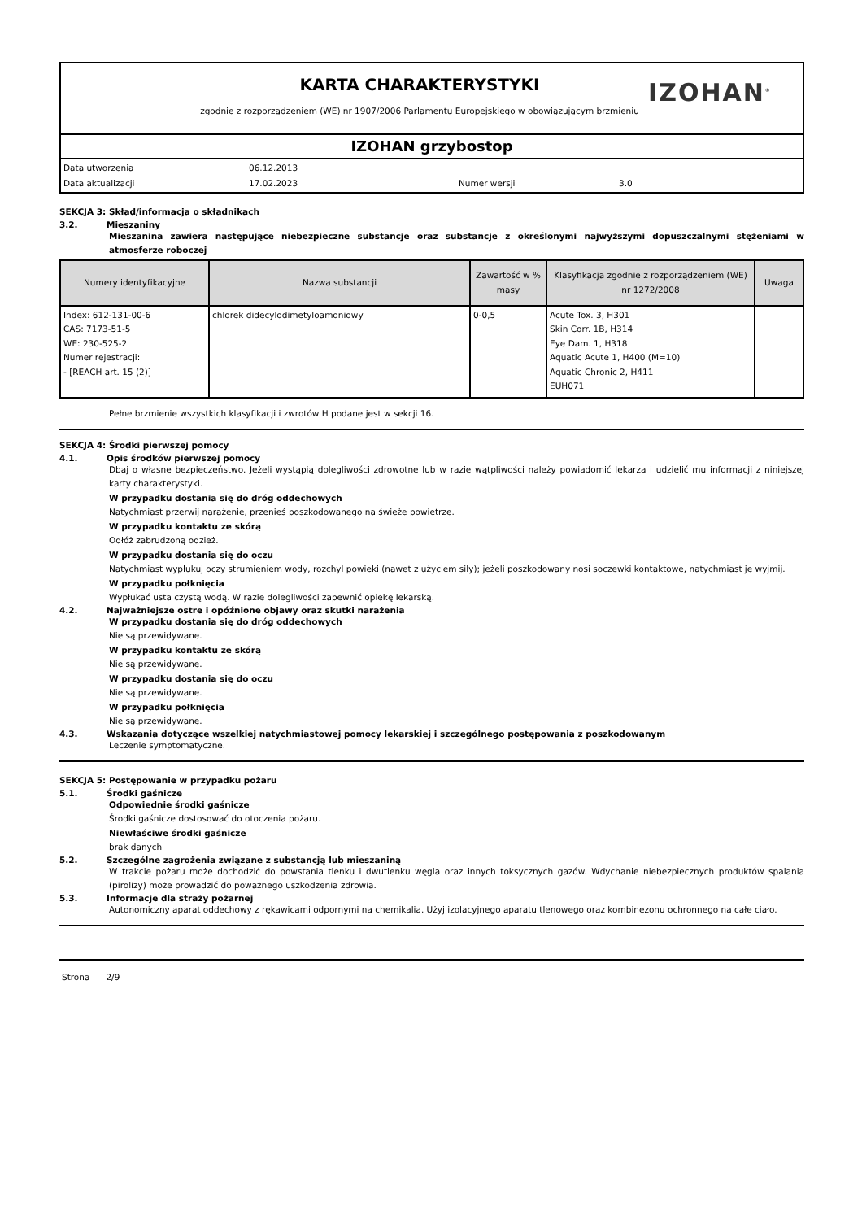KARTA CHARAKTERYSTYKI
zgodnie z rozporządzeniem (WE) nr 1907/2006 Parlamentu Europejskiego w obowiązującym brzmieniu
IZOHAN<sup>®</sup>
IZOHAN grzybostop
Data utworzenia 06.12.2013 Data aktualizacji 17.02.2023 Numer wersji 3.0
SEKCJA 3: Skład/informacja o składnikach
3.2. Mieszaniny
Mieszanina zawiera następujące niebezpieczne substancje oraz substancje z określonymi najwyższymi dopuszczalnymi stężeniami w atmosferze roboczej
| Numery identyfikacyjne | Nazwa substancji | Zawartość w % masy | Klasyfikacja zgodnie z rozporządzeniem (WE) nr 1272/2008 | Uwaga |
| --- | --- | --- | --- | --- |
| Index: 612-131-00-6 CAS: 7173-51-5 WE: 230-525-2 Numer rejestracji: - [REACH art. 15 (2)] | chlorek didecylodimetyloamoniowy | 0-0,5 | Acute Tox. 3, H301 Skin Corr. 1B, H314 Eye Dam. 1, H318 Aquatic Acute 1, H400 (M=10) Aquatic Chronic 2, H411 EUH071 | |
Pełne brzmienie wszystkich klasyfikacji i zwrotów H podane jest w sekcji 16.
SEKCJA 4: Środki pierwszej pomocy
4.1. Opis środków pierwszej pomocy
Dbaj o własne bezpieczeństwo. Jeżeli wystąpią dolegliwości zdrowotne lub w razie wątpliwości należy powiadomić lekarza i udzielić mu informacji z niniejszej karty charakterystyki.
W przypadku dostania się do dróg oddechowych
Natychmiast przerwij narażenie, przenieś poszkodowanego na świeże powietrze.
W przypadku kontaktu ze skórą
Odłóż zabrudzoną odzież.
W przypadku dostania się do oczu
Natychmiast wypłukuj oczy strumieniem wody, rozchyl powieki (nawet z użyciem siły); jeżeli poszkodowany nosi soczewki kontaktowe, natychmiast je wyjmij.
W przypadku połknięcia
Wypłukać usta czystą wodą. W razie dolegliwości zapewnić opiekę lekarską.
4.2. Najważniejsze ostre i opóźnione objawy oraz skutki narażenia
W przypadku dostania się do dróg oddechowych
Nie są przewidywane.
W przypadku kontaktu ze skórą
Nie są przewidywane.
W przypadku dostania się do oczu
Nie są przewidywane.
W przypadku połknięcia
Nie są przewidywane.
4.3. Wskazania dotyczące wszelkiej natychmiastowej pomocy lekarskiej i szczególnego postępowania z poszkodowanym
Leczenie symptomatyczne.
SEKCJA 5: Postępowanie w przypadku pożaru
5.1. Środki gaśnicze
Odpowiednie środki gaśnicze
Środki gaśnicze dostosować do otoczenia pożaru.
Niewłaściwe środki gaśnicze
brak danych
5.2. Szczególne zagrożenia związane z substancją lub mieszaniną
W trakcie pożaru może dochodzić do powstania tlenku i dwutlenku węgla oraz innych toksycznych gazów. Wdychanie niebezpiecznych produktów spalania (pirolizy) może prowadzić do poważnego uszkodzenia zdrowia.
5.3. Informacje dla straży pożarnej
Autonomiczny aparat oddechowy z rękawicami odpornymi na chemikalia. Użyj izolacyjnego aparatu tlenowego oraz kombinezonu ochronnego na całe ciało.
Strona 2/9